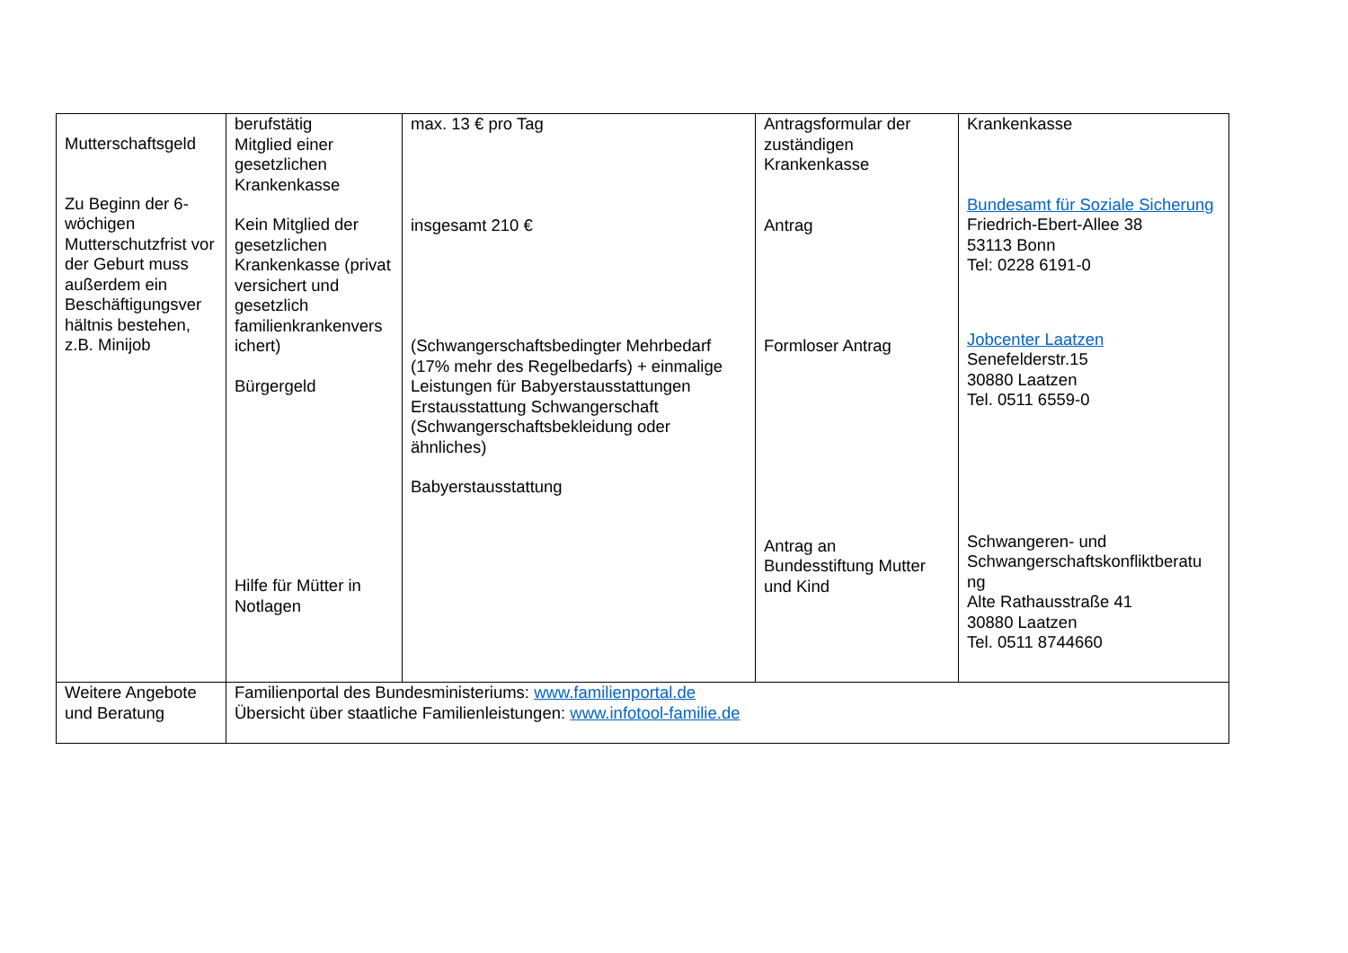| Mutterschaftsgeld Zu Beginn der 6-wöchigen Mutterschutzfrist vor der Geburt muss außerdem ein Beschäftigungsver hältnis bestehen, z.B. Minijob | berufstätig Mitglied einer gesetzlichen Krankenkasse Kein Mitglied der gesetzlichen Krankenkasse (privat versichert und gesetzlich familienkrankenvers ichert) Bürgergeld Hilfe für Mütter in Notlagen | max. 13 € pro Tag insgesamt 210 € (Schwangerschaftsbedingter Mehrbedarf (17% mehr des Regelbedarfs) + einmalige Leistungen für Babyerstausstattungen Erstausstattung Schwangerschaft (Schwangerschaftsbekleidung oder ähnliches) Babyerstausstattung | Antragsformular der zuständigen Krankenkasse Antrag Formloser Antrag Antrag an Bundesstiftung Mutter und Kind | Krankenkasse Bundesamt für Soziale Sicherung Friedrich-Ebert-Allee 38 53113 Bonn Tel: 0228 6191-0 Jobcenter Laatzen Senefelderstr.15 30880 Laatzen Tel. 0511 6559-0 Schwangeren- und Schwangerschaftskonfliktberatu ng Alte Rathausstraße 41 30880 Laatzen Tel. 0511 8744660 |
| Weitere Angebote und Beratung | Familienportal des Bundesministeriums: www.familienportal.de Übersicht über staatliche Familienleistungen: www.infotool-familie.de | | | |